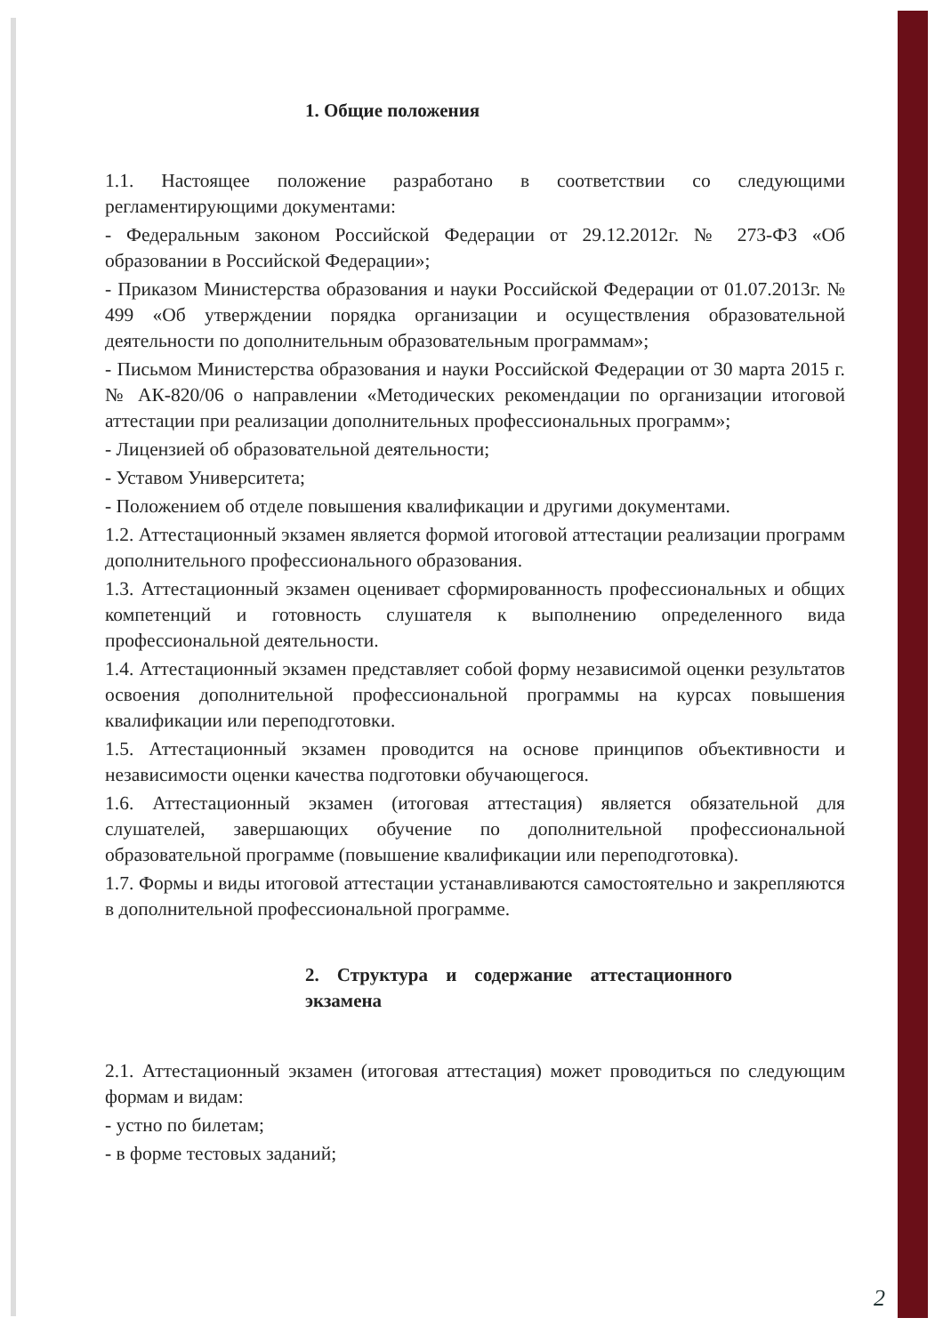1. Общие положения
1.1. Настоящее положение разработано в соответствии со следующими регламентирующими документами:
- Федеральным законом Российской Федерации от 29.12.2012г. № 273-ФЗ «Об образовании в Российской Федерации»;
- Приказом Министерства образования и науки Российской Федерации от 01.07.2013г. № 499 «Об утверждении порядка организации и осуществления образовательной деятельности по дополнительным образовательным программам»;
- Письмом Министерства образования и науки Российской Федерации от 30 марта 2015 г. № АК-820/06 о направлении «Методических рекомендации по организации итоговой аттестации при реализации дополнительных профессиональных программ»;
- Лицензией об образовательной деятельности;
- Уставом Университета;
- Положением об отделе повышения квалификации и другими документами.
1.2. Аттестационный экзамен является формой итоговой аттестации реализации программ дополнительного профессионального образования.
1.3. Аттестационный экзамен оценивает сформированность профессиональных и общих компетенций и готовность слушателя к выполнению определенного вида профессиональной деятельности.
1.4. Аттестационный экзамен представляет собой форму независимой оценки результатов освоения дополнительной профессиональной программы на курсах повышения квалификации или переподготовки.
1.5. Аттестационный экзамен проводится на основе принципов объективности и независимости оценки качества подготовки обучающегося.
1.6. Аттестационный экзамен (итоговая аттестация) является обязательной для слушателей, завершающих обучение по дополнительной профессиональной образовательной программе (повышение квалификации или переподготовка).
1.7. Формы и виды итоговой аттестации устанавливаются самостоятельно и закрепляются в дополнительной профессиональной программе.
2. Структура и содержание аттестационного экзамена
2.1. Аттестационный экзамен (итоговая аттестация) может проводиться по следующим формам и видам:
- устно по билетам;
- в форме тестовых заданий;
2